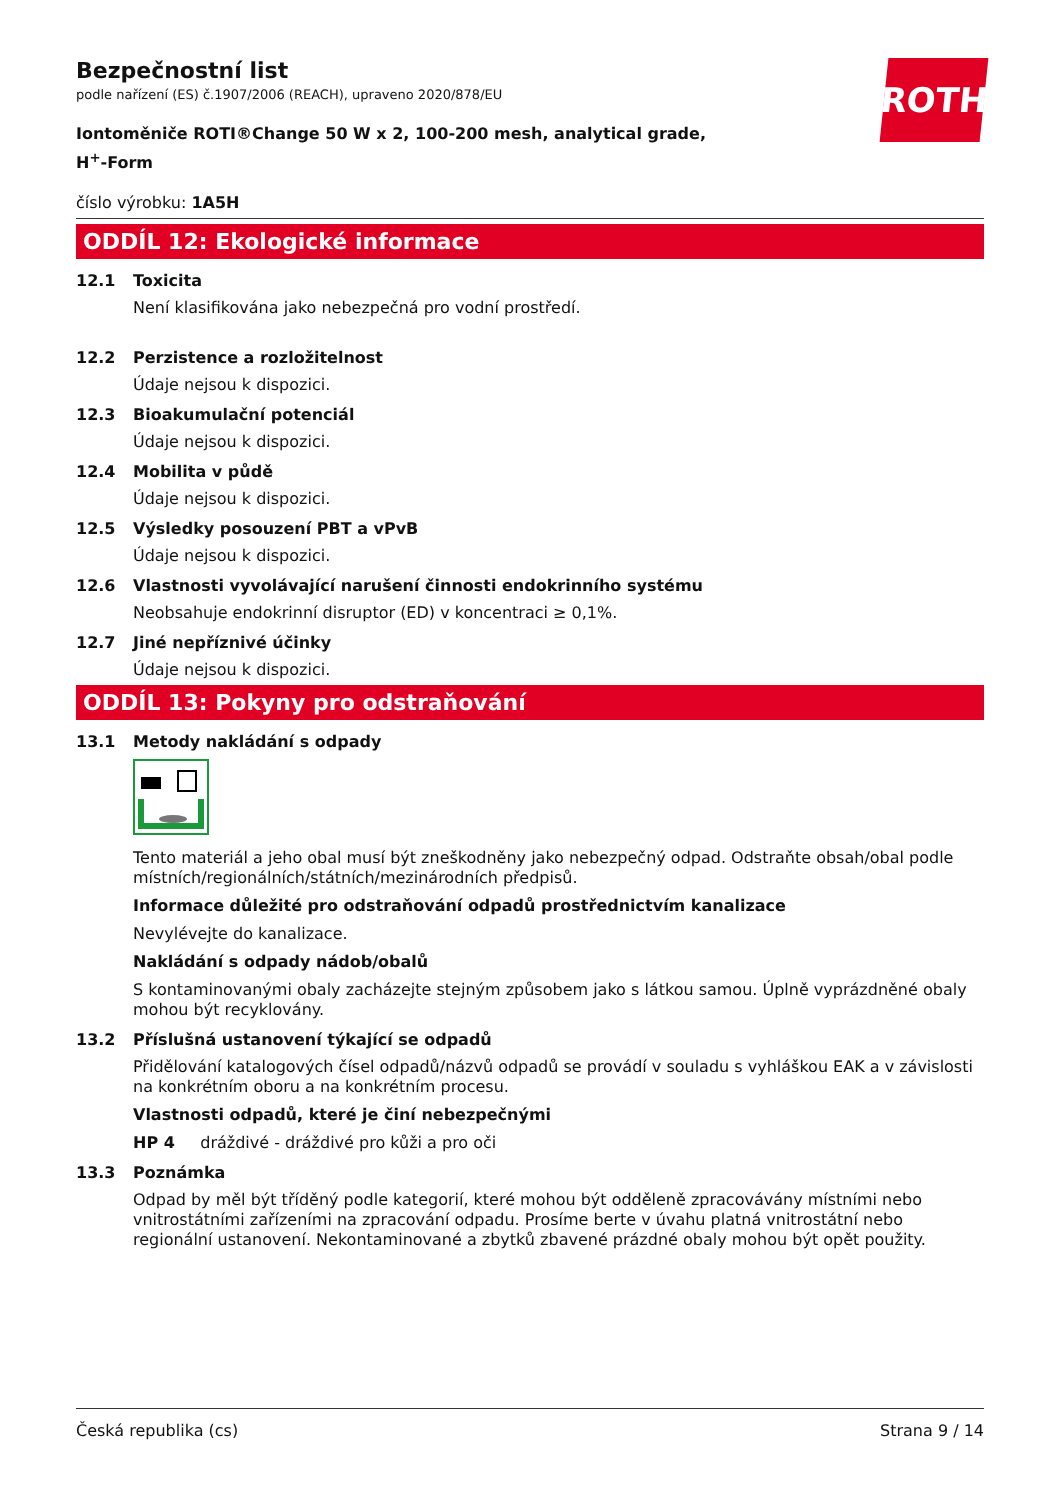ROTH
Bezpečnostní list
podle nařízení (ES) č.1907/2006 (REACH), upraveno 2020/878/EU
Iontoměniče ROTI®Change 50 W x 2, 100-200 mesh, analytical grade, H<sup>+</sup>-Form
číslo výrobku: 1A5H
ODDÍL 12: Ekologické informace
12.1 Toxicita
Není klasifikována jako nebezpečná pro vodní prostředí.
12.2 Perzistence a rozložitelnost
Údaje nejsou k dispozici.
12.3 Bioakumulační potenciál
Údaje nejsou k dispozici.
12.4 Mobilita v půdě
Údaje nejsou k dispozici.
12.5 Výsledky posouzení PBT a vPvB
Údaje nejsou k dispozici.
12.6 Vlastnosti vyvolávající narušení činnosti endokrinního systému
Neobsahuje endokrinní disruptor (ED) v koncentraci ≥ 0,1%.
12.7 Jiné nepříznivé účinky
Údaje nejsou k dispozici.
ODDÍL 13: Pokyny pro odstraňování
13.1 Metody nakládání s odpady
Tento materiál a jeho obal musí být zneškodněny jako nebezpečný odpad. Odstraňte obsah/obal podle místních/regionálních/státních/mezinárodních předpisů.
Informace důležité pro odstraňování odpadů prostřednictvím kanalizace
Nevylévejte do kanalizace.
Nakládání s odpady nádob/obalů
S kontaminovanými obaly zacházejte stejným způsobem jako s látkou samou. Úplně vyprázdněné obaly mohou být recyklovány.
13.2 Příslušná ustanovení týkající se odpadů
Přidělování katalogových čísel odpadů/názvů odpadů se provádí v souladu s vyhláškou EAK a v závislosti na konkrétním oboru a na konkrétním procesu.
Vlastnosti odpadů, které je činí nebezpečnými
HP 4 dráždivé - dráždivé pro kůži a pro oči
13.3 Poznámka
Odpad by měl být tříděný podle kategorií, které mohou být odděleně zpracovávány místními nebo vnitrostátními zařízeními na zpracování odpadu. Prosíme berte v úvahu platná vnitrostátní nebo regionální ustanovení. Nekontaminované a zbytků zbavené prázdné obaly mohou být opět použity.
Česká republika (cs) Strana 9 / 14